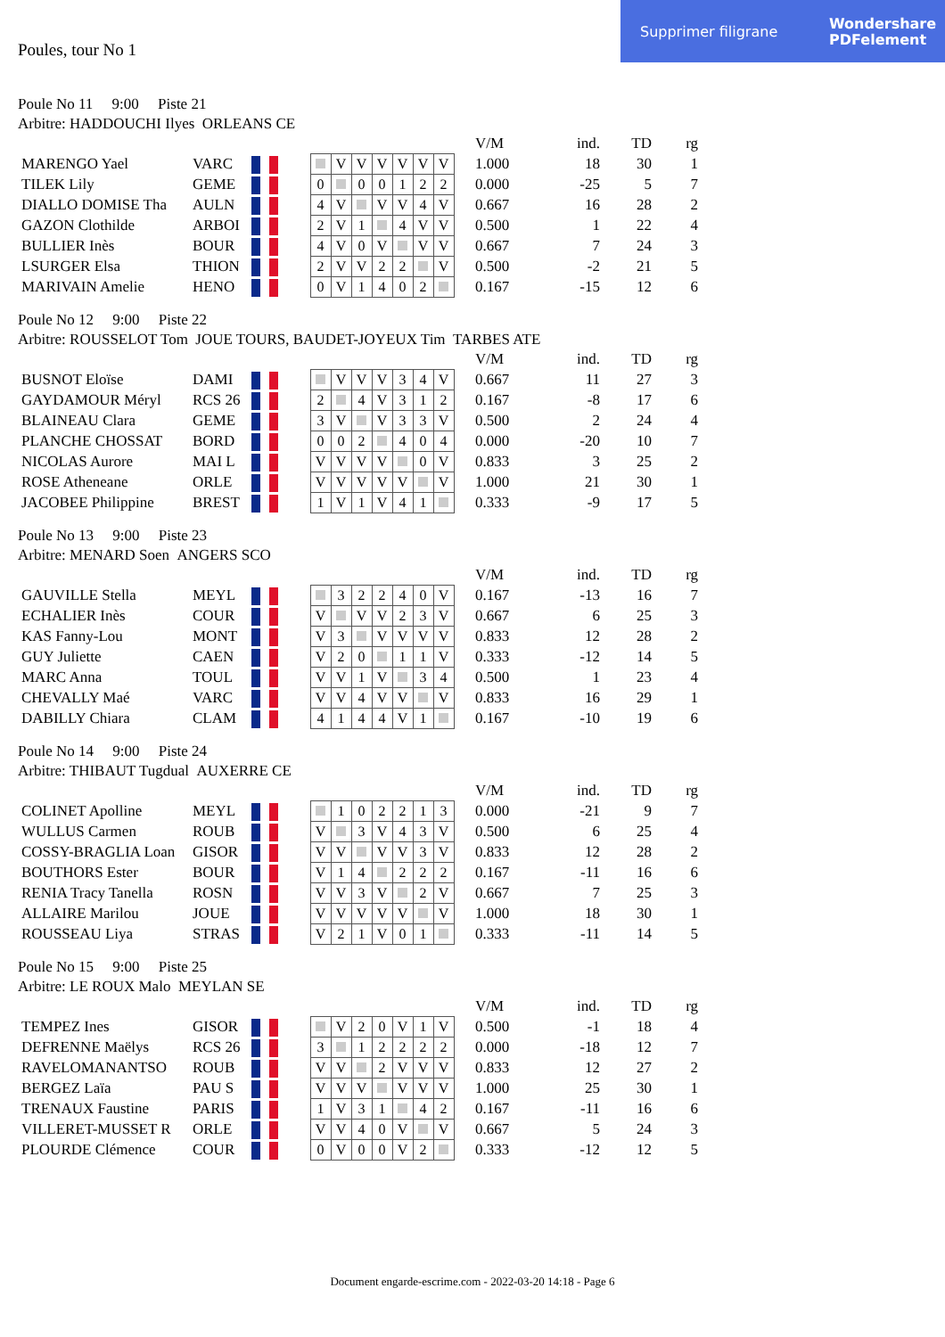Supprimer filigrane
Wondershare
PDFelement
Poules, tour No 1
Poule No 11 9:00 Piste 21
Arbitre: HADDOUCHI Ilyes ORLEANS CE
| | | | | | | | | | | | | V/M | ind. | TD | rg |
| MARENGO Yael | VARC | | | | V | V | V | V | V | V | | 1.000 | 18 | 30 | 1 |
| TILEK Lily | GEME | | | 0 | | 0 | 0 | 1 | 2 | 2 | | 0.000 | -25 | 5 | 7 |
| DIALLO DOMISE Tha | AULN | | | 4 | V | | V | V | 4 | V | | 0.667 | 16 | 28 | 2 |
| GAZON Clothilde | ARBOI | | | 2 | V | 1 | | 4 | V | V | | 0.500 | 1 | 22 | 4 |
| BULLIER Inès | BOUR | | | 4 | V | 0 | V | | V | V | | 0.667 | 7 | 24 | 3 |
| LSURGER Elsa | THION | | | 2 | V | V | 2 | 2 | | V | | 0.500 | -2 | 21 | 5 |
| MARIVAIN Amelie | HENO | | | 0 | V | 1 | 4 | 0 | 2 | | | 0.167 | -15 | 12 | 6 |
Poule No 12 9:00 Piste 22
Arbitre: ROUSSELOT Tom JOUE TOURS, BAUDET-JOYEUX Tim TARBES ATE
| | | | | | | | | | | | | V/M | ind. | TD | rg |
| BUSNOT Eloïse | DAMI | | | | V | V | V | 3 | 4 | V | | 0.667 | 11 | 27 | 3 |
| GAYDAMOUR Méryl | RCS 26 | | | 2 | | 4 | V | 3 | 1 | 2 | | 0.167 | -8 | 17 | 6 |
| BLAINEAU Clara | GEME | | | 3 | V | | V | 3 | 3 | V | | 0.500 | 2 | 24 | 4 |
| PLANCHE CHOSSAT | BORD | | | 0 | 0 | 2 | | 4 | 0 | 4 | | 0.000 | -20 | 10 | 7 |
| NICOLAS Aurore | MAI L | | | V | V | V | V | | 0 | V | | 0.833 | 3 | 25 | 2 |
| ROSE Atheneane | ORLE | | | V | V | V | V | V | | V | | 1.000 | 21 | 30 | 1 |
| JACOBEE Philippine | BREST | | | 1 | V | 1 | V | 4 | 1 | | | 0.333 | -9 | 17 | 5 |
Poule No 13 9:00 Piste 23
Arbitre: MENARD Soen ANGERS SCO
| | | | | | | | | | | | | V/M | ind. | TD | rg |
| GAUVILLE Stella | MEYL | | | | 3 | 2 | 2 | 4 | 0 | V | | 0.167 | -13 | 16 | 7 |
| ECHALIER Inès | COUR | | | V | | V | V | 2 | 3 | V | | 0.667 | 6 | 25 | 3 |
| KAS Fanny-Lou | MONT | | | V | 3 | | V | V | V | V | | 0.833 | 12 | 28 | 2 |
| GUY Juliette | CAEN | | | V | 2 | 0 | | 1 | 1 | V | | 0.333 | -12 | 14 | 5 |
| MARC Anna | TOUL | | | V | V | 1 | V | | 3 | 4 | | 0.500 | 1 | 23 | 4 |
| CHEVALLY Maé | VARC | | | V | V | 4 | V | V | | V | | 0.833 | 16 | 29 | 1 |
| DABILLY Chiara | CLAM | | | 4 | 1 | 4 | 4 | V | 1 | | | 0.167 | -10 | 19 | 6 |
Poule No 14 9:00 Piste 24
Arbitre: THIBAUT Tugdual AUXERRE CE
| | | | | | | | | | | | | V/M | ind. | TD | rg |
| COLINET Apolline | MEYL | | | | 1 | 0 | 2 | 2 | 1 | 3 | | 0.000 | -21 | 9 | 7 |
| WULLUS Carmen | ROUB | | | V | | 3 | V | 4 | 3 | V | | 0.500 | 6 | 25 | 4 |
| COSSY-BRAGLIA Loan | GISOR | | | V | V | | V | V | 3 | V | | 0.833 | 12 | 28 | 2 |
| BOUTHORS Ester | BOUR | | | V | 1 | 4 | | 2 | 2 | 2 | | 0.167 | -11 | 16 | 6 |
| RENIA Tracy Tanella | ROSN | | | V | V | 3 | V | | 2 | V | | 0.667 | 7 | 25 | 3 |
| ALLAIRE Marilou | JOUE | | | V | V | V | V | V | | V | | 1.000 | 18 | 30 | 1 |
| ROUSSEAU Liya | STRAS | | | V | 2 | 1 | V | 0 | 1 | | | 0.333 | -11 | 14 | 5 |
Poule No 15 9:00 Piste 25
Arbitre: LE ROUX Malo MEYLAN SE
| | | | | | | | | | | | | V/M | ind. | TD | rg |
| TEMPEZ Ines | GISOR | | | | V | 2 | 0 | V | 1 | V | | 0.500 | -1 | 18 | 4 |
| DEFRENNE Maëlys | RCS 26 | | | 3 | | 1 | 2 | 2 | 2 | 2 | | 0.000 | -18 | 12 | 7 |
| RAVELOMANANTSO | ROUB | | | V | V | | 2 | V | V | V | | 0.833 | 12 | 27 | 2 |
| BERGEZ Laïa | PAU S | | | V | V | V | | V | V | V | | 1.000 | 25 | 30 | 1 |
| TRENAUX Faustine | PARIS | | | 1 | V | 3 | 1 | | 4 | 2 | | 0.167 | -11 | 16 | 6 |
| VILLERET-MUSSET R | ORLE | | | V | V | 4 | 0 | V | | V | | 0.667 | 5 | 24 | 3 |
| PLOURDE Clémence | COUR | | | 0 | V | 0 | 0 | V | 2 | | | 0.333 | -12 | 12 | 5 |
Document engarde-escrime.com - 2022-03-20 14:18 - Page 6